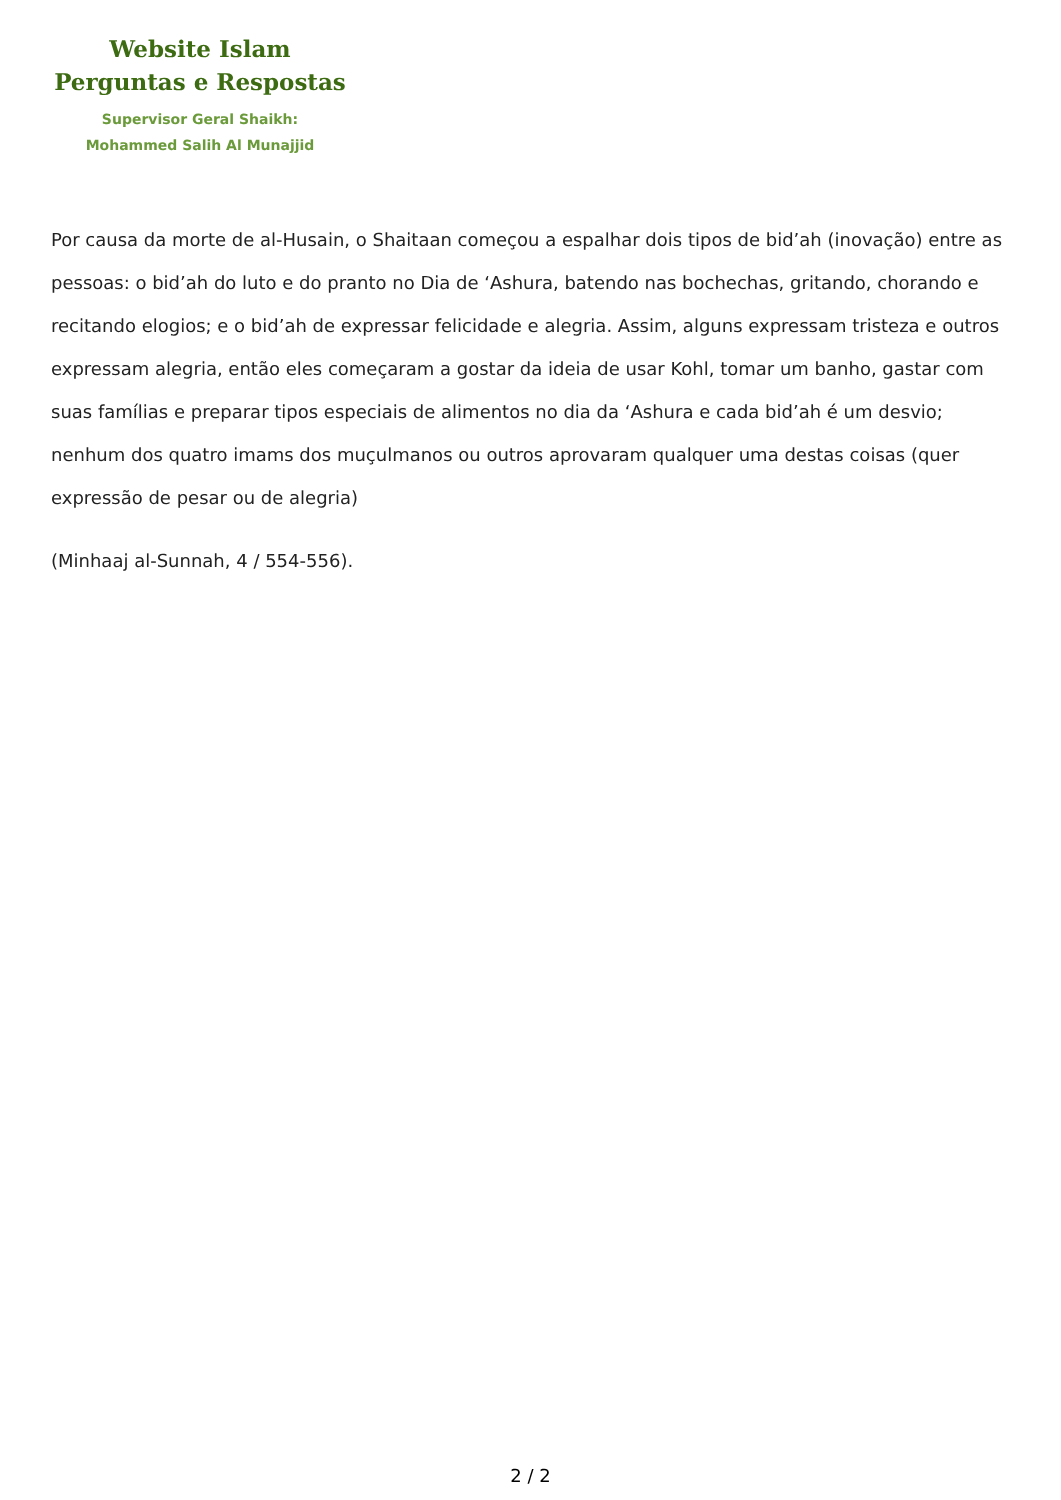Website Islam
Perguntas e Respostas
Supervisor Geral Shaikh:
Mohammed Salih Al Munajjid
Por causa da morte de al-Husain, o Shaitaan começou a espalhar dois tipos de bid’ah (inovação) entre as pessoas: o bid’ah do luto e do pranto no Dia de ‘Ashura, batendo nas bochechas, gritando, chorando e recitando elogios; e o bid’ah de expressar felicidade e alegria. Assim, alguns expressam tristeza e outros expressam alegria, então eles começaram a gostar da ideia de usar Kohl, tomar um banho, gastar com suas famílias e preparar tipos especiais de alimentos no dia da ‘Ashura e cada bid’ah é um desvio; nenhum dos quatro imams dos muçulmanos ou outros aprovaram qualquer uma destas coisas (quer expressão de pesar ou de alegria)
(Minhaaj al-Sunnah, 4 / 554-556).
2 / 2